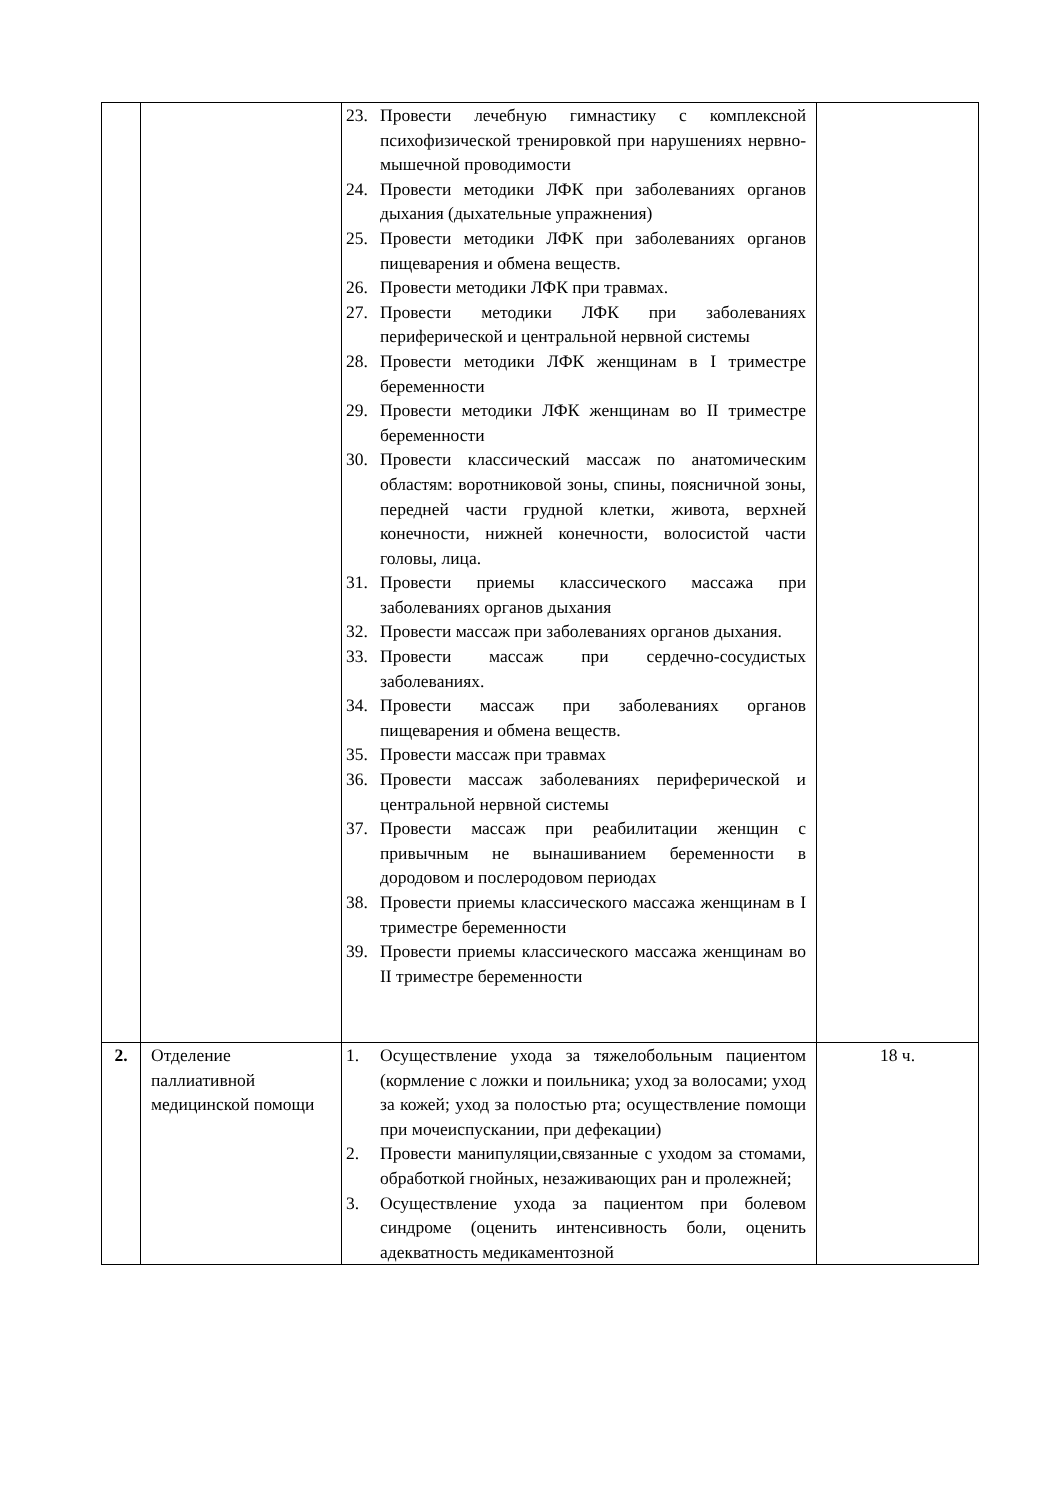| | | 23. Провести лечебную гимнастику с комплексной психофизической тренировкой при нарушениях нервно-мышечной проводимости 24. Провести методики ЛФК при заболеваниях органов дыхания (дыхательные упражнения) 25. Провести методики ЛФК при заболеваниях органов пищеварения и обмена веществ. 26. Провести методики ЛФК при травмах. 27. Провести методики ЛФК при заболеваниях периферической и центральной нервной системы 28. Провести методики ЛФК женщинам в I триместре беременности 29. Провести методики ЛФК женщинам во II триместре беременности 30. Провести классический массаж по анатомическим областям: воротниковой зоны, спины, поясничной зоны, передней части грудной клетки, живота, верхней конечности, нижней конечности, волосистой части головы, лица. 31. Провести приемы классического массажа при заболеваниях органов дыхания 32. Провести массаж при заболеваниях органов дыхания. 33. Провести массаж при сердечно-сосудистых заболеваниях. 34. Провести массаж при заболеваниях органов пищеварения и обмена веществ. 35. Провести массаж при травмах 36. Провести массаж заболеваниях периферической и центральной нервной системы 37. Провести массаж при реабилитации женщин с привычным не вынашиванием беременности в дородовом и послеродовом периодах 38. Провести приемы классического массажа женщинам в I триместре беременности 39. Провести приемы классического массажа женщинам во II триместре беременности | |
| 2. | Отделение паллиативной медицинской помощи | 1. Осуществление ухода за тяжелобольным пациентом (кормление с ложки и поильника; уход за волосами; уход за кожей; уход за полостью рта; осуществление помощи при мочеиспускании, при дефекации) 2. Провести манипуляции,связанные с уходом за стомами, обработкой гнойных, незаживающих ран и пролежней; 3. Осуществление ухода за пациентом при болевом синдроме (оценить интенсивность боли, оценить адекватность медикаментозной | 18 ч. |